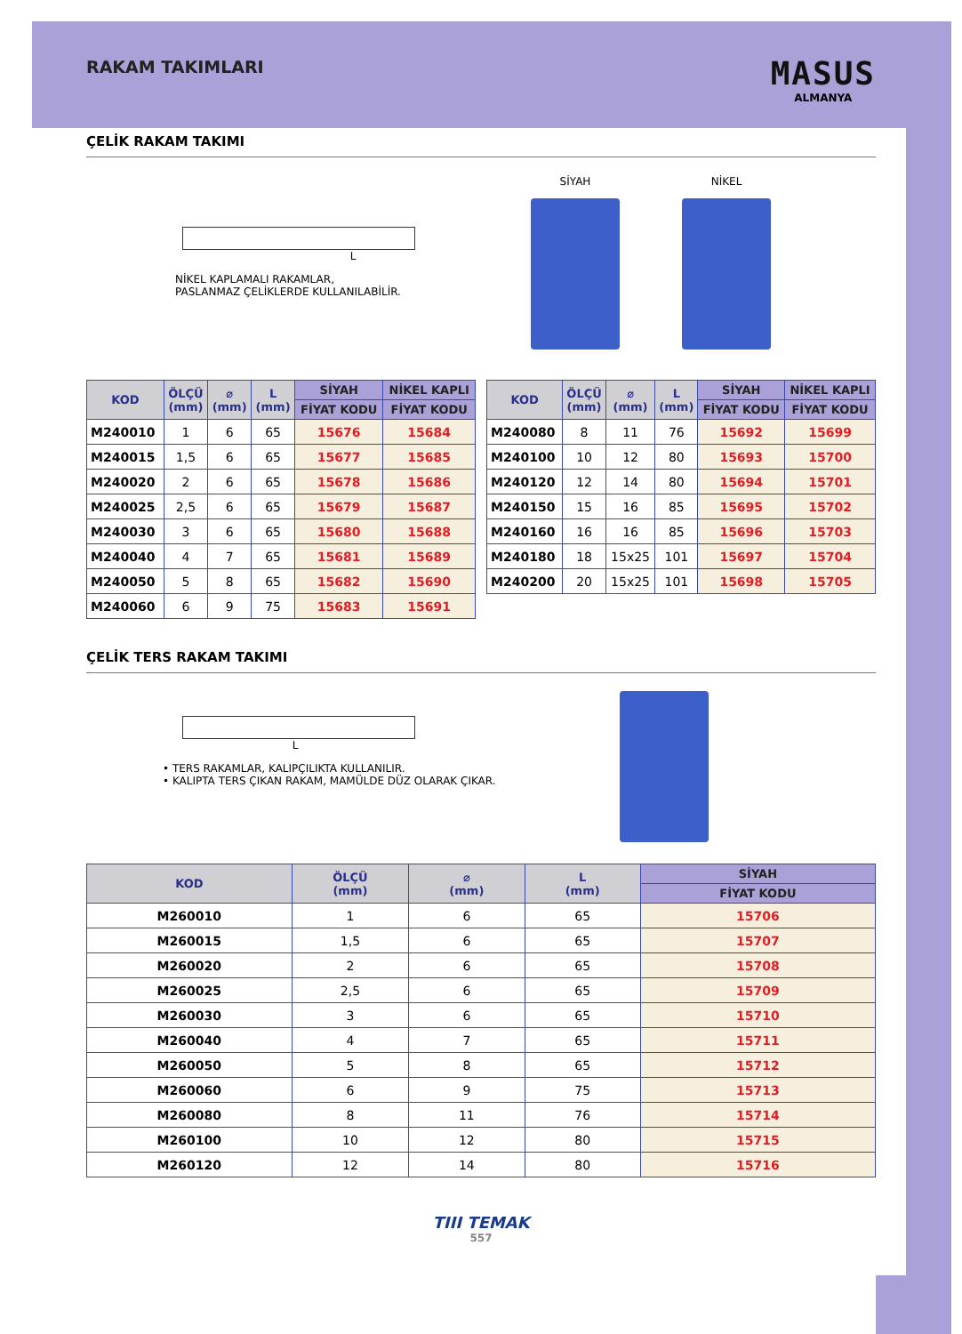RAKAM TAKIMLARI
MASUS
ALMANYA
ÇELİK RAKAM TAKIMI
L
NİKEL KAPLAMALI RAKAMLAR,
PASLANMAZ ÇELİKLERDE KULLANILABİLİR.
SİYAH NİKEL
| KOD | ÖLÇÜ (mm) | ⌀ (mm) | L (mm) | SİYAH | NİKEL KAPLI |
| --- | --- | --- | --- | --- | --- |
| | | | | FİYAT KODU | FİYAT KODU |
| M240010 | 1 | 6 | 65 | 15676 | 15684 |
| M240015 | 1,5 | 6 | 65 | 15677 | 15685 |
| M240020 | 2 | 6 | 65 | 15678 | 15686 |
| M240025 | 2,5 | 6 | 65 | 15679 | 15687 |
| M240030 | 3 | 6 | 65 | 15680 | 15688 |
| M240040 | 4 | 7 | 65 | 15681 | 15689 |
| M240050 | 5 | 8 | 65 | 15682 | 15690 |
| M240060 | 6 | 9 | 75 | 15683 | 15691 |
| KOD | ÖLÇÜ (mm) | ⌀ (mm) | L (mm) | SİYAH | NİKEL KAPLI |
| --- | --- | --- | --- | --- | --- |
| | | | | FİYAT KODU | FİYAT KODU |
| M240080 | 8 | 11 | 76 | 15692 | 15699 |
| M240100 | 10 | 12 | 80 | 15693 | 15700 |
| M240120 | 12 | 14 | 80 | 15694 | 15701 |
| M240150 | 15 | 16 | 85 | 15695 | 15702 |
| M240160 | 16 | 16 | 85 | 15696 | 15703 |
| M240180 | 18 | 15x25 | 101 | 15697 | 15704 |
| M240200 | 20 | 15x25 | 101 | 15698 | 15705 |
ÇELİK TERS RAKAM TAKIMI
L
• TERS RAKAMLAR, KALIPÇILIKTA KULLANILIR.
• KALIPTA TERS ÇIKAN RAKAM, MAMÜLDE DÜZ OLARAK ÇIKAR.
| KOD | ÖLÇÜ (mm) | ⌀ (mm) | L (mm) | SİYAH |
| --- | --- | --- | --- | --- |
| | | | | FİYAT KODU |
| M260010 | 1 | 6 | 65 | 15706 |
| M260015 | 1,5 | 6 | 65 | 15707 |
| M260020 | 2 | 6 | 65 | 15708 |
| M260025 | 2,5 | 6 | 65 | 15709 |
| M260030 | 3 | 6 | 65 | 15710 |
| M260040 | 4 | 7 | 65 | 15711 |
| M260050 | 5 | 8 | 65 | 15712 |
| M260060 | 6 | 9 | 75 | 15713 |
| M260080 | 8 | 11 | 76 | 15714 |
| M260100 | 10 | 12 | 80 | 15715 |
| M260120 | 12 | 14 | 80 | 15716 |
TIII TEMAK
557